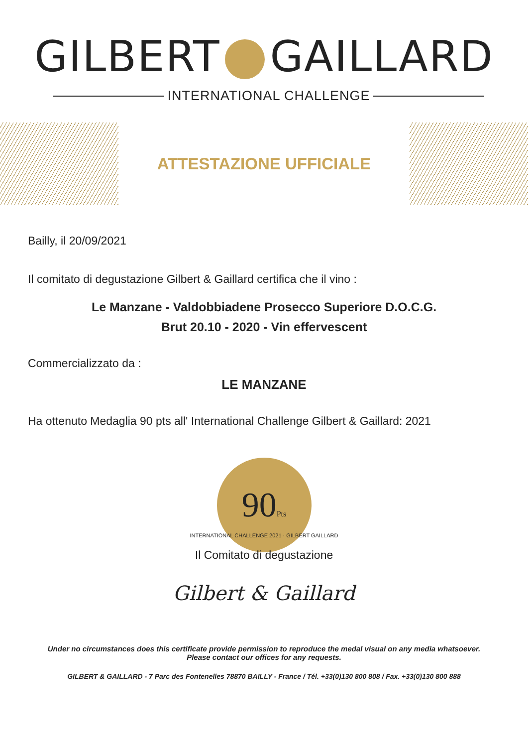GILBERT GAILLARD
INTERNATIONAL CHALLENGE
ATTESTAZIONE UFFICIALE
Bailly, il 20/09/2021
Il comitato di degustazione Gilbert & Gaillard certifica che il vino :
Le Manzane - Valdobbiadene Prosecco Superiore D.O.C.G.
Brut 20.10 - 2020 - Vin effervescent
Commercializzato da :
LE MANZANE
Ha ottenuto Medaglia 90 pts all' International Challenge Gilbert & Gaillard: 2021
90Pts
INTERNATIONAL CHALLENGE 2021 · GILBERT GAILLARD
Il Comitato di degustazione
Gilbert & Gaillard
Under no circumstances does this certificate provide permission to reproduce the medal visual on any media whatsoever.
Please contact our offices for any requests.
GILBERT & GAILLARD - 7 Parc des Fontenelles 78870 BAILLY - France / Tél. +33(0)130 800 808 / Fax. +33(0)130 800 888